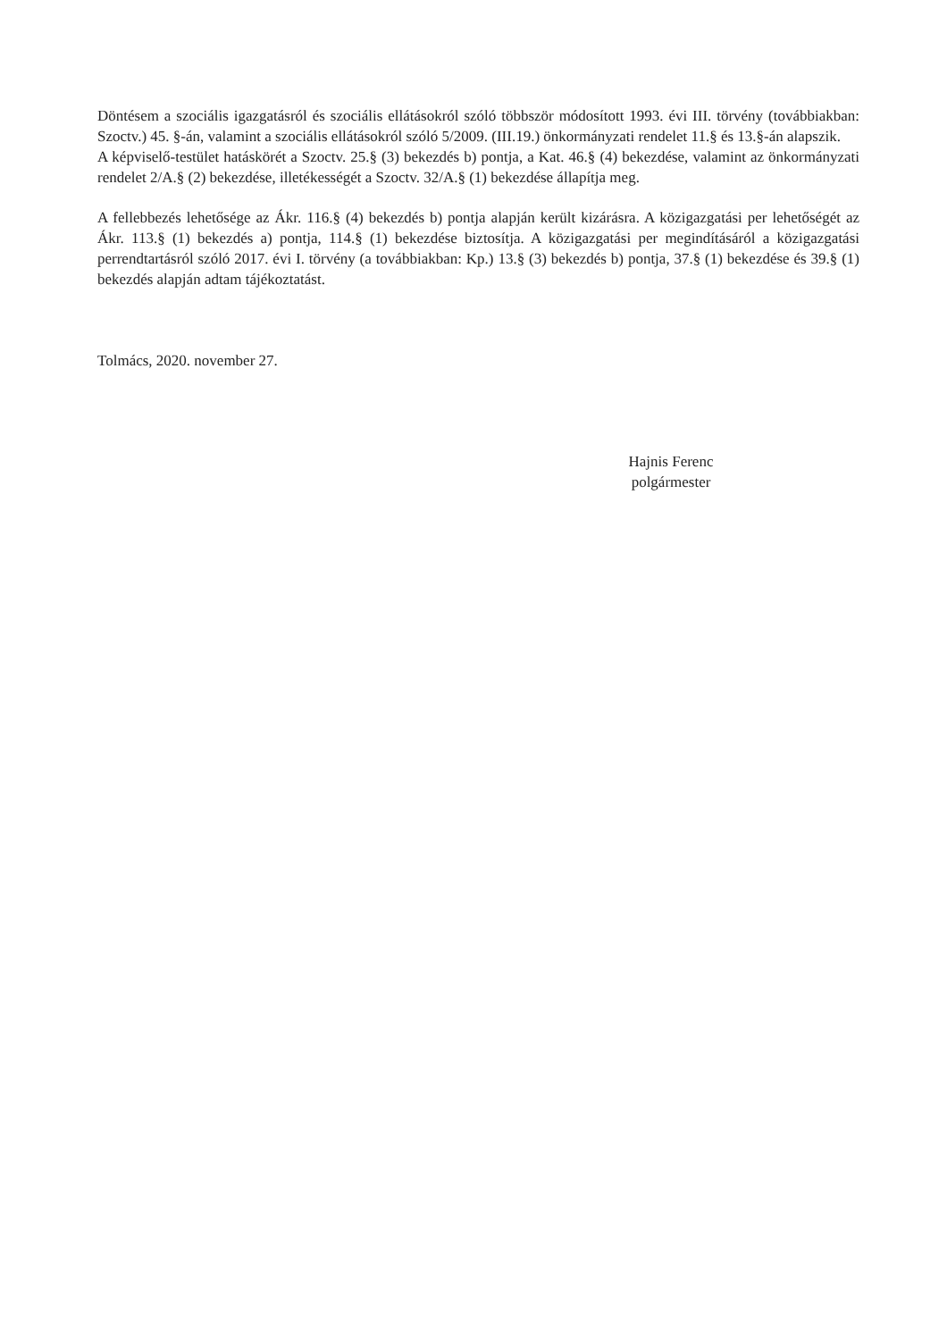Döntésem a szociális igazgatásról és szociális ellátásokról szóló többször módosított 1993. évi III. törvény (továbbiakban: Szoctv.) 45. §-án, valamint a szociális ellátásokról szóló 5/2009. (III.19.) önkormányzati rendelet 11.§ és 13.§-án alapszik.
A képviselő-testület hatáskörét a Szoctv. 25.§ (3) bekezdés b) pontja, a Kat. 46.§ (4) bekezdése, valamint az önkormányzati rendelet 2/A.§ (2) bekezdése, illetékességét a Szoctv. 32/A.§ (1) bekezdése állapítja meg.
A fellebbezés lehetősége az Ákr. 116.§ (4) bekezdés b) pontja alapján került kizárásra. A közigazgatási per lehetőségét az Ákr. 113.§ (1) bekezdés a) pontja, 114.§ (1) bekezdése biztosítja. A közigazgatási per megindításáról a közigazgatási perrendtartásról szóló 2017. évi I. törvény (a továbbiakban: Kp.) 13.§ (3) bekezdés b) pontja, 37.§ (1) bekezdése és 39.§ (1) bekezdés alapján adtam tájékoztatást.
Tolmács, 2020. november 27.
Hajnis Ferenc
polgármester